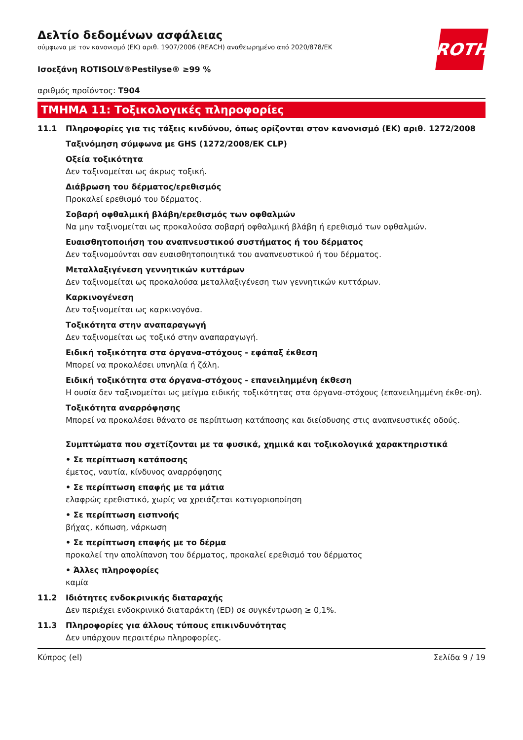ROTH
Δελτίο δεδομένων ασφάλειας
σύμφωνα με τον κανονισμό (ΕΚ) αριθ. 1907/2006 (REACH) αναθεωρημένο από 2020/878/ΕΚ
Ισοεξάνη ROTISOLV®Pestilyse® ≥99 %
αριθμός προϊόντος: T904
ΤΜΗΜΑ 11: Τοξικολογικές πληροφορίες
11.1 Πληροφορίες για τις τάξεις κινδύνου, όπως ορίζονται στον κανονισμό (ΕΚ) αριθ. 1272/2008
Ταξινόμηση σύμφωνα με GHS (1272/2008/ΕΚ CLP)
Οξεία τοξικότητα
Δεν ταξινομείται ως άκρως τοξική.
Διάβρωση του δέρματος/ερεθισμός
Προκαλεί ερεθισμό του δέρματος.
Σοβαρή οφθαλμική βλάβη/ερεθισμός των οφθαλμών
Να μην ταξινομείται ως προκαλούσα σοβαρή οφθαλμική βλάβη ή ερεθισμό των οφθαλμών.
Ευαισθητοποιήση του αναπνευστικού συστήματος ή του δέρματος
Δεν ταξινομούνται σαν ευαισθητοποιητικά του αναπνευστικού ή του δέρματος.
Μεταλλαξιγένεση γεννητικών κυττάρων
Δεν ταξινομείται ως προκαλούσα μεταλλαξιγένεση των γεννητικών κυττάρων.
Καρκινογένεση
Δεν ταξινομείται ως καρκινογόνα.
Τοξικότητα στην αναπαραγωγή
Δεν ταξινομείται ως τοξικό στην αναπαραγωγή.
Ειδική τοξικότητα στα όργανα-στόχους - εφάπαξ έκθεση
Μπορεί να προκαλέσει υπνηλία ή ζάλη.
Ειδική τοξικότητα στα όργανα-στόχους - επανειλημμένη έκθεση
Η ουσία δεν ταξινομείται ως μείγμα ειδικής τοξικότητας στα όργανα-στόχους (επανειλημμένη έκθε-ση).
Τοξικότητα αναρρόφησης
Μπορεί να προκαλέσει θάνατο σε περίπτωση κατάποσης και διείσδυσης στις αναπνευστικές οδούς.
Συμπτώματα που σχετίζονται με τα φυσικά, χημικά και τοξικολογικά χαρακτηριστικά
• Σε περίπτωση κατάποσης
έμετος, ναυτία, κίνδυνος αναρρόφησης
• Σε περίπτωση επαφής με τα μάτια
ελαφρώς ερεθιστικό, χωρίς να χρειάζεται κατιγοριοποίηση
• Σε περίπτωση εισπνοής
βήχας, κόπωση, νάρκωση
• Σε περίπτωση επαφής με το δέρμα
προκαλεί την απολίπανση του δέρματος, προκαλεί ερεθισμό του δέρματος
• Άλλες πληροφορίες
καμία
11.2 Ιδιότητες ενδοκρινικής διαταραχής
Δεν περιέχει ενδοκρινικό διαταράκτη (ED) σε συγκέντρωση ≥ 0,1%.
11.3 Πληροφορίες για άλλους τύπους επικινδυνότητας
Δεν υπάρχουν περαιτέρω πληροφορίες.
Κύπρος (el) Σελίδα 9 / 19